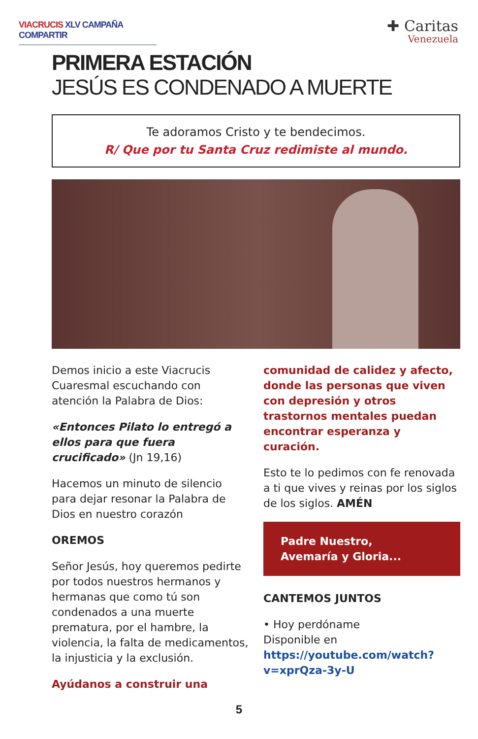VIACRUCIS XLV CAMPAÑA COMPARTIR
✚ Caritas
Venezuela
PRIMERA ESTACIÓN
JESÚS ES CONDENADO A MUERTE
Te adoramos Cristo y te bendecimos.
R/ Que por tu Santa Cruz redimiste al mundo.
Demos inicio a este Viacrucis Cuaresmal escuchando con atención la Palabra de Dios:
«Entonces Pilato lo entregó a ellos para que fuera crucificado» (Jn 19,16)
Hacemos un minuto de silencio para dejar resonar la Palabra de Dios en nuestro corazón
OREMOS
Señor Jesús, hoy queremos pedirte por todos nuestros hermanos y hermanas que como tú son condenados a una muerte prematura, por el hambre, la violencia, la falta de medicamentos, la injusticia y la exclusión.
Ayúdanos a construir una
comunidad de calidez y afecto, donde las personas que viven con depresión y otros trastornos mentales puedan encontrar esperanza y curación.
Esto te lo pedimos con fe renovada a ti que vives y reinas por los siglos de los siglos. AMÉN
Padre Nuestro,
Avemaría y Gloria...
CANTEMOS JUNTOS
• Hoy perdóname
Disponible en https://youtube.com/watch?v=xprQza-3y-U
5